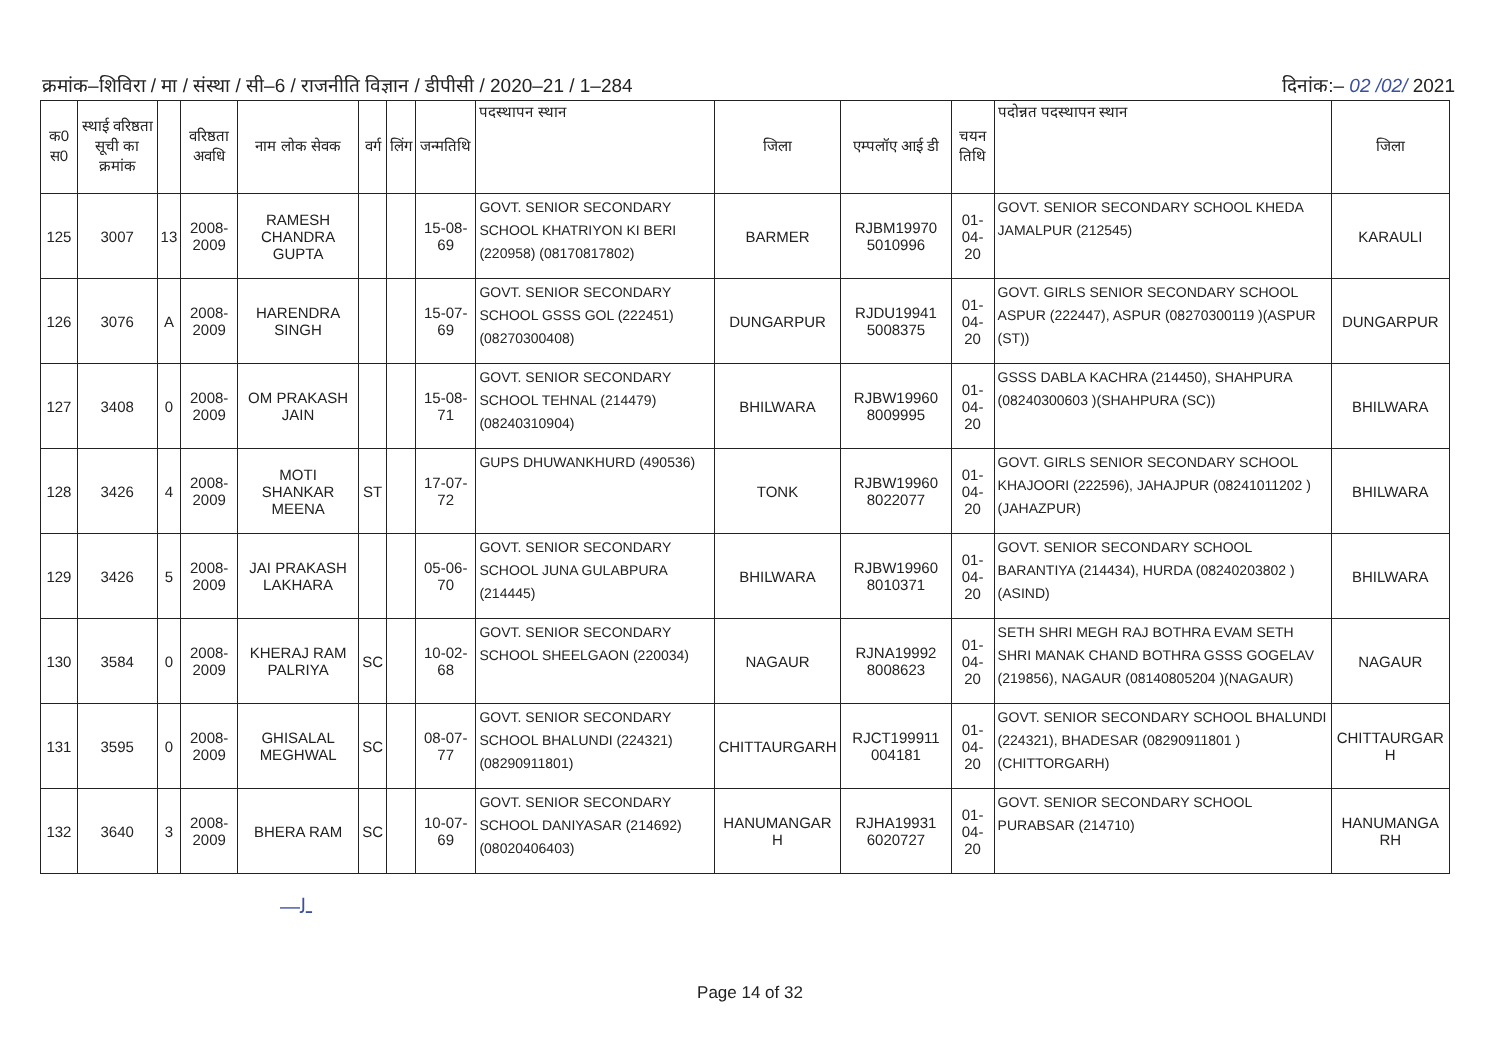क्रमांक–शिविरा / मा / संस्था / सी–6 / राजनीति विज्ञान / डीपीसी / 2020–21 / 1–284 दिनांक:– 02 /02/ 2021
| क0 स0 | स्थाई वरिष्ठता सूची का क्रमांक | | वरिष्ठता अवधि | नाम लोक सेवक | वर्ग | लिंग | जन्मतिथि | पदस्थापन स्थान | जिला | एम्पलॉए आई डी | चयन तिथि | पदोन्नत पदस्थापन स्थान | जिला |
| --- | --- | --- | --- | --- | --- | --- | --- | --- | --- | --- | --- | --- | --- |
| 125 | 3007 | 13 | 2008-2009 | RAMESH CHANDRA GUPTA | | | 15-08-69 | GOVT. SENIOR SECONDARY SCHOOL KHATRIYON KI BERI (220958) (08170817802) | BARMER | RJBM19970 5010996 | 01-04-20 | GOVT. SENIOR SECONDARY SCHOOL KHEDA JAMALPUR (212545) | KARAULI |
| 126 | 3076 | A | 2008-2009 | HARENDRA SINGH | | | 15-07-69 | GOVT. SENIOR SECONDARY SCHOOL GSSS GOL (222451) (08270300408) | DUNGARPUR | RJDU19941 5008375 | 01-04-20 | GOVT. GIRLS SENIOR SECONDARY SCHOOL ASPUR (222447), ASPUR (08270300119 )(ASPUR (ST)) | DUNGARPUR |
| 127 | 3408 | 0 | 2008-2009 | OM PRAKASH JAIN | | | 15-08-71 | GOVT. SENIOR SECONDARY SCHOOL TEHNAL (214479) (08240310904) | BHILWARA | RJBW19960 8009995 | 01-04-20 | GSSS DABLA KACHRA (214450), SHAHPURA (08240300603 )(SHAHPURA (SC)) | BHILWARA |
| 128 | 3426 | 4 | 2008-2009 | MOTI SHANKAR MEENA | ST | | 17-07-72 | GUPS DHUWANKHURD (490536) | TONK | RJBW19960 8022077 | 01-04-20 | GOVT. GIRLS SENIOR SECONDARY SCHOOL KHAJOORI (222596), JAHAJPUR (08241011202 )(JAHAZPUR) | BHILWARA |
| 129 | 3426 | 5 | 2008-2009 | JAI PRAKASH LAKHARA | | | 05-06-70 | GOVT. SENIOR SECONDARY SCHOOL JUNA GULABPURA (214445) | BHILWARA | RJBW19960 8010371 | 01-04-20 | GOVT. SENIOR SECONDARY SCHOOL BARANTIYA (214434), HURDA (08240203802 )(ASIND) | BHILWARA |
| 130 | 3584 | 0 | 2008-2009 | KHERAJ RAM PALRIYA | SC | | 10-02-68 | GOVT. SENIOR SECONDARY SCHOOL SHEELGAON (220034) | NAGAUR | RJNA19992 8008623 | 01-04-20 | SETH SHRI MEGH RAJ BOTHRA EVAM SETH SHRI MANAK CHAND BOTHRA GSSS GOGELAV (219856), NAGAUR (08140805204 )(NAGAUR) | NAGAUR |
| 131 | 3595 | 0 | 2008-2009 | GHISALAL MEGHWAL | SC | | 08-07-77 | GOVT. SENIOR SECONDARY SCHOOL BHALUNDI (224321) (08290911801) | CHITTAURGARH | RJCT199911 004181 | 01-04-20 | GOVT. SENIOR SECONDARY SCHOOL BHALUNDI (224321), BHADESAR (08290911801 )(CHITTORGARH) | CHITTAURGAR H |
| 132 | 3640 | 3 | 2008-2009 | BHERA RAM | SC | | 10-07-69 | GOVT. SENIOR SECONDARY SCHOOL DANIYASAR (214692) (08020406403) | HANUMANGAR H | RJHA19931 6020727 | 01-04-20 | GOVT. SENIOR SECONDARY SCHOOL PURABSAR (214710) | HANUMANGA RH |
—ـﻟ
Page 14 of 32